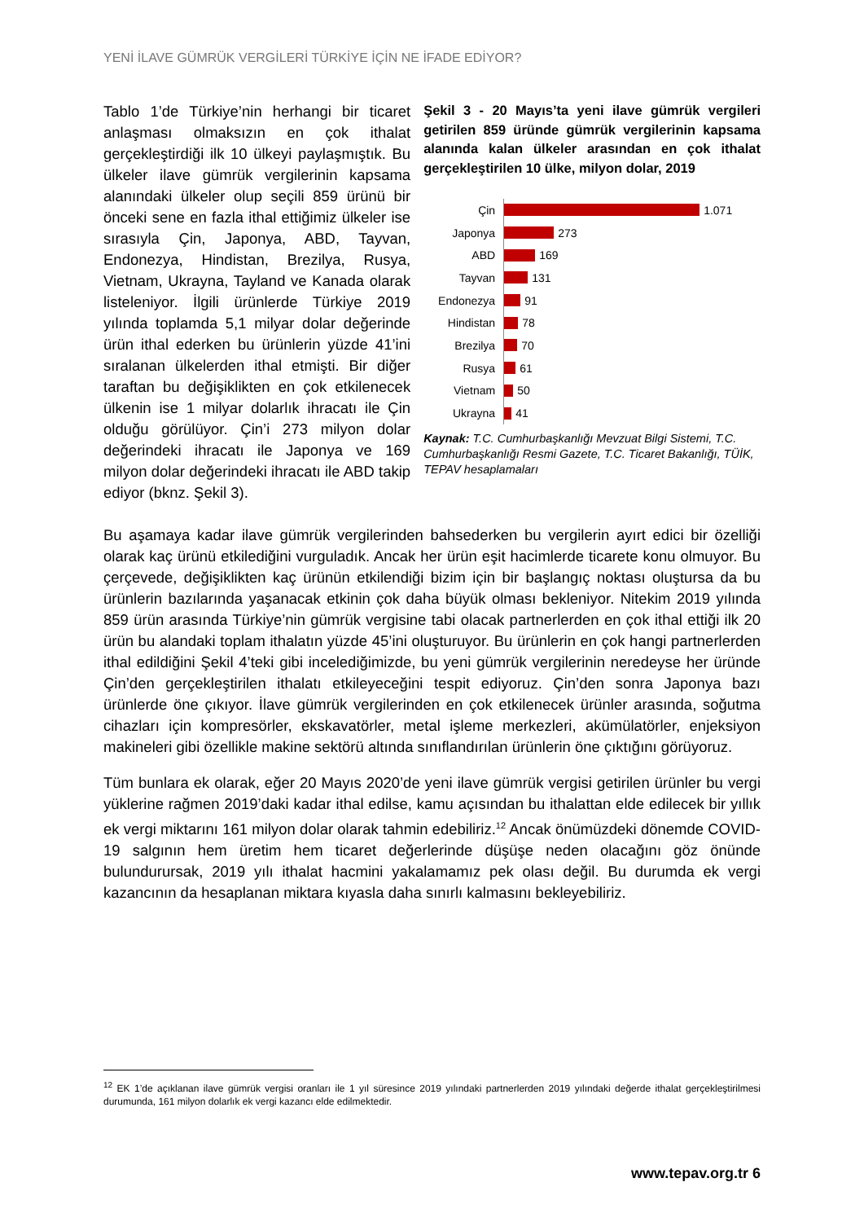YENİ İLAVE GÜMRÜK VERGİLERİ TÜRKİYE İÇİN NE İFADE EDİYOR?
Tablo 1’de Türkiye’nin herhangi bir ticaret anlaşması olmaksızın en çok ithalat gerçekleştirdiği ilk 10 ülkeyi paylaşmıştık. Bu ülkeler ilave gümrük vergilerinin kapsama alanındaki ülkeler olup seçili 859 ürünü bir önceki sene en fazla ithal ettiğimiz ülkeler ise sırasıyla Çin, Japonya, ABD, Tayvan, Endonezya, Hindistan, Brezilya, Rusya, Vietnam, Ukrayna, Tayland ve Kanada olarak listeleniyor. İlgili ürünlerde Türkiye 2019 yılında toplamda 5,1 milyar dolar değerinde ürün ithal ederken bu ürünlerin yüzde 41’ini sıralanan ülkelerden ithal etmişti. Bir diğer taraftan bu değişiklikten en çok etkilenecek ülkenin ise 1 milyar dolarlık ihracatı ile Çin olduğu görülüyor. Çin’i 273 milyon dolar değerindeki ihracatı ile Japonya ve 169 milyon dolar değerindeki ihracatı ile ABD takip ediyor (bknz. Şekil 3).
Şekil 3 - 20 Mayıs’ta yeni ilave gümrük vergileri getirilen 859 üründe gümrük vergilerinin kapsama alanında kalan ülkeler arasından en çok ithalat gerçekleştirilen 10 ülke, milyon dolar, 2019
Çin 1.071
Japonya 273
ABD 169
Tayvan 131
Endonezya 91
Hindistan 78
Brezilya 70
Rusya 61
Vietnam 50
Ukrayna 41
Kaynak: T.C. Cumhurbaşkanlığı Mevzuat Bilgi Sistemi, T.C. Cumhurbaşkanlığı Resmi Gazete, T.C. Ticaret Bakanlığı, TÜİK, TEPAV hesaplamaları
Bu aşamaya kadar ilave gümrük vergilerinden bahsederken bu vergilerin ayırt edici bir özelliği olarak kaç ürünü etkilediğini vurguladık. Ancak her ürün eşit hacimlerde ticarete konu olmuyor. Bu çerçevede, değişiklikten kaç ürünün etkilendiği bizim için bir başlangıç noktası oluştursa da bu ürünlerin bazılarında yaşanacak etkinin çok daha büyük olması bekleniyor. Nitekim 2019 yılında 859 ürün arasında Türkiye’nin gümrük vergisine tabi olacak partnerlerden en çok ithal ettiği ilk 20 ürün bu alandaki toplam ithalatın yüzde 45’ini oluşturuyor. Bu ürünlerin en çok hangi partnerlerden ithal edildiğini Şekil 4’teki gibi incelediğimizde, bu yeni gümrük vergilerinin neredeyse her üründe Çin’den gerçekleştirilen ithalatı etkileyeceğini tespit ediyoruz. Çin’den sonra Japonya bazı ürünlerde öne çıkıyor. İlave gümrük vergilerinden en çok etkilenecek ürünler arasında, soğutma cihazları için kompresörler, ekskavatörler, metal işleme merkezleri, akümülatörler, enjeksiyon makineleri gibi özellikle makine sektörü altında sınıflandırılan ürünlerin öne çıktığını görüyoruz.
Tüm bunlara ek olarak, eğer 20 Mayıs 2020’de yeni ilave gümrük vergisi getirilen ürünler bu vergi yüklerine rağmen 2019’daki kadar ithal edilse, kamu açısından bu ithalattan elde edilecek bir yıllık ek vergi miktarını 161 milyon dolar olarak tahmin edebiliriz.<sup>12</sup> Ancak önümüzdeki dönemde COVID-19 salgının hem üretim hem ticaret değerlerinde düşüşe neden olacağını göz önünde bulundurursak, 2019 yılı ithalat hacmini yakalamamız pek olası değil. Bu durumda ek vergi kazancının da hesaplanan miktara kıyasla daha sınırlı kalmasını bekleyebiliriz.
<sup>12</sup> EK 1’de açıklanan ilave gümrük vergisi oranları ile 1 yıl süresince 2019 yılındaki partnerlerden 2019 yılındaki değerde ithalat gerçekleştirilmesi durumunda, 161 milyon dolarlık ek vergi kazancı elde edilmektedir.
www.tepav.org.tr 6